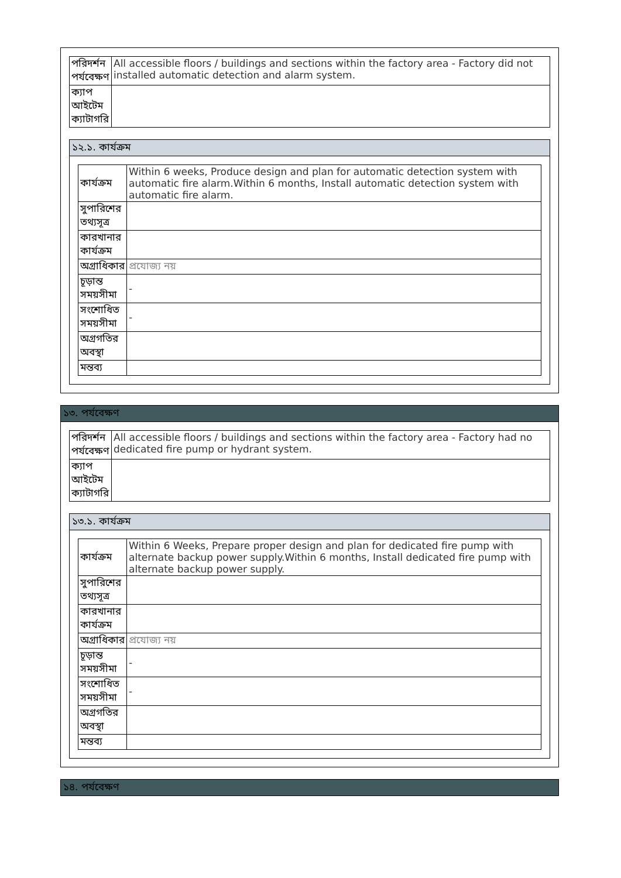| পরিদর্শন পর্যবেক্ষণ | All accessible floors / buildings and sections within the factory area - Factory did not installed automatic detection and alarm system. |
| ক্যাপ আইটেম ক্যাটাগরি | |
১২.১. কার্যক্রম
| কার্যক্রম | Within 6 weeks, Produce design and plan for automatic detection system with automatic fire alarm.Within 6 months, Install automatic detection system with automatic fire alarm. |
| সুপারিশের তথ্যসূত্র | |
| কারখানার কার্যক্রম | |
| অগ্রাধিকার | প্রযোজ্য নয় |
| চূড়ান্ত সময়সীমা | - |
| সংশোধিত সময়সীমা | - |
| অগ্রগতির অবস্থা | |
| মন্তব্য | |
১৩. পর্যবেক্ষণ
| পরিদর্শন পর্যবেক্ষণ | All accessible floors / buildings and sections within the factory area - Factory had no dedicated fire pump or hydrant system. |
| ক্যাপ আইটেম ক্যাটাগরি | |
১৩.১. কার্যক্রম
| কার্যক্রম | Within 6 Weeks, Prepare proper design and plan for dedicated fire pump with alternate backup power supply.Within 6 months, Install dedicated fire pump with alternate backup power supply. |
| সুপারিশের তথ্যসূত্র | |
| কারখানার কার্যক্রম | |
| অগ্রাধিকার | প্রযোজ্য নয় |
| চূড়ান্ত সময়সীমা | - |
| সংশোধিত সময়সীমা | - |
| অগ্রগতির অবস্থা | |
| মন্তব্য | |
১৪. পর্যবেক্ষণ